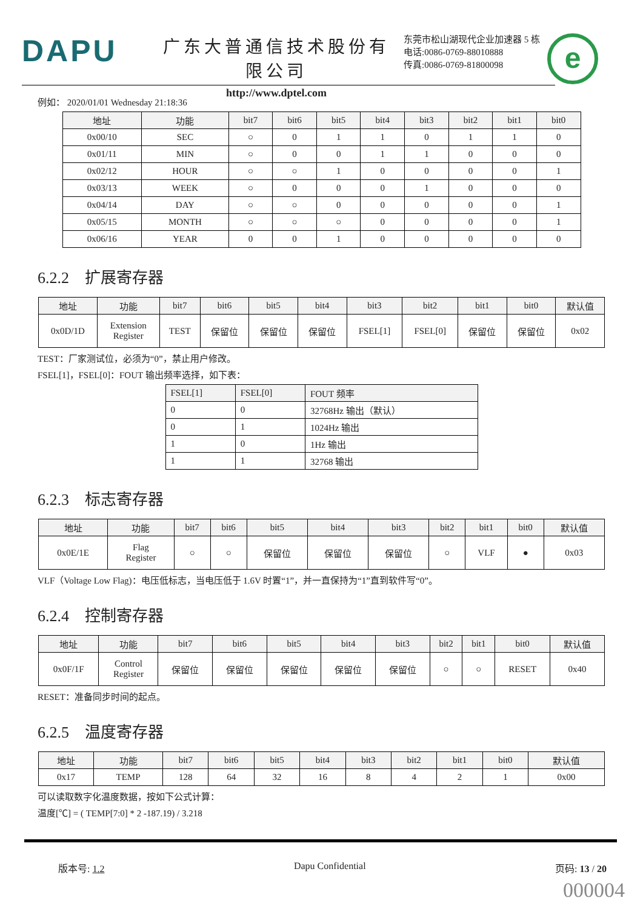DAPU
广东大普通信技术股份有限公司
http://www.dptel.com
东莞市松山湖现代企业加速器 5 栋
电话:0086-0769-88010888
传真:0086-0769-81800098
e
例如： 2020/01/01 Wednesday 21:18:36
| 地址 | 功能 | bit7 | bit6 | bit5 | bit4 | bit3 | bit2 | bit1 | bit0 |
| --- | --- | --- | --- | --- | --- | --- | --- | --- | --- |
| 0x00/10 | SEC | ○ | 0 | 1 | 1 | 0 | 1 | 1 | 0 |
| 0x01/11 | MIN | ○ | 0 | 0 | 1 | 1 | 0 | 0 | 0 |
| 0x02/12 | HOUR | ○ | ○ | 1 | 0 | 0 | 0 | 0 | 1 |
| 0x03/13 | WEEK | ○ | 0 | 0 | 0 | 1 | 0 | 0 | 0 |
| 0x04/14 | DAY | ○ | ○ | 0 | 0 | 0 | 0 | 0 | 1 |
| 0x05/15 | MONTH | ○ | ○ | ○ | 0 | 0 | 0 | 0 | 1 |
| 0x06/16 | YEAR | 0 | 0 | 1 | 0 | 0 | 0 | 0 | 0 |
6.2.2　扩展寄存器
| 地址 | 功能 | bit7 | bit6 | bit5 | bit4 | bit3 | bit2 | bit1 | bit0 | 默认值 |
| --- | --- | --- | --- | --- | --- | --- | --- | --- | --- | --- |
| 0x0D/1D | Extension Register | TEST | 保留位 | 保留位 | 保留位 | FSEL[1] | FSEL[0] | 保留位 | 保留位 | 0x02 |
TEST：厂家测试位，必须为“0”，禁止用户修改。
FSEL[1]，FSEL[0]：FOUT 输出频率选择，如下表：
| FSEL[1] | FSEL[0] | FOUT 频率 |
| --- | --- | --- |
| 0 | 0 | 32768Hz 输出（默认） |
| 0 | 1 | 1024Hz 输出 |
| 1 | 0 | 1Hz 输出 |
| 1 | 1 | 32768 输出 |
6.2.3　标志寄存器
| 地址 | 功能 | bit7 | bit6 | bit5 | bit4 | bit3 | bit2 | bit1 | bit0 | 默认值 |
| --- | --- | --- | --- | --- | --- | --- | --- | --- | --- | --- |
| 0x0E/1E | Flag Register | ○ | ○ | 保留位 | 保留位 | 保留位 | ○ | VLF | ● | 0x03 |
VLF（Voltage Low Flag)：电压低标志，当电压低于 1.6V 时置“1”，并一直保持为“1”直到软件写“0”。
6.2.4　控制寄存器
| 地址 | 功能 | bit7 | bit6 | bit5 | bit4 | bit3 | bit2 | bit1 | bit0 | 默认值 |
| --- | --- | --- | --- | --- | --- | --- | --- | --- | --- | --- |
| 0x0F/1F | Control Register | 保留位 | 保留位 | 保留位 | 保留位 | 保留位 | ○ | ○ | RESET | 0x40 |
RESET：准备同步时间的起点。
6.2.5　温度寄存器
| 地址 | 功能 | bit7 | bit6 | bit5 | bit4 | bit3 | bit2 | bit1 | bit0 | 默认值 |
| --- | --- | --- | --- | --- | --- | --- | --- | --- | --- | --- |
| 0x17 | TEMP | 128 | 64 | 32 | 16 | 8 | 4 | 2 | 1 | 0x00 |
可以读取数字化温度数据，按如下公式计算：
温度[℃] = ( TEMP[7:0] * 2 -187.19) / 3.218
版本号: 1.2 Dapu Confidential 页码: 13 / 20
000004